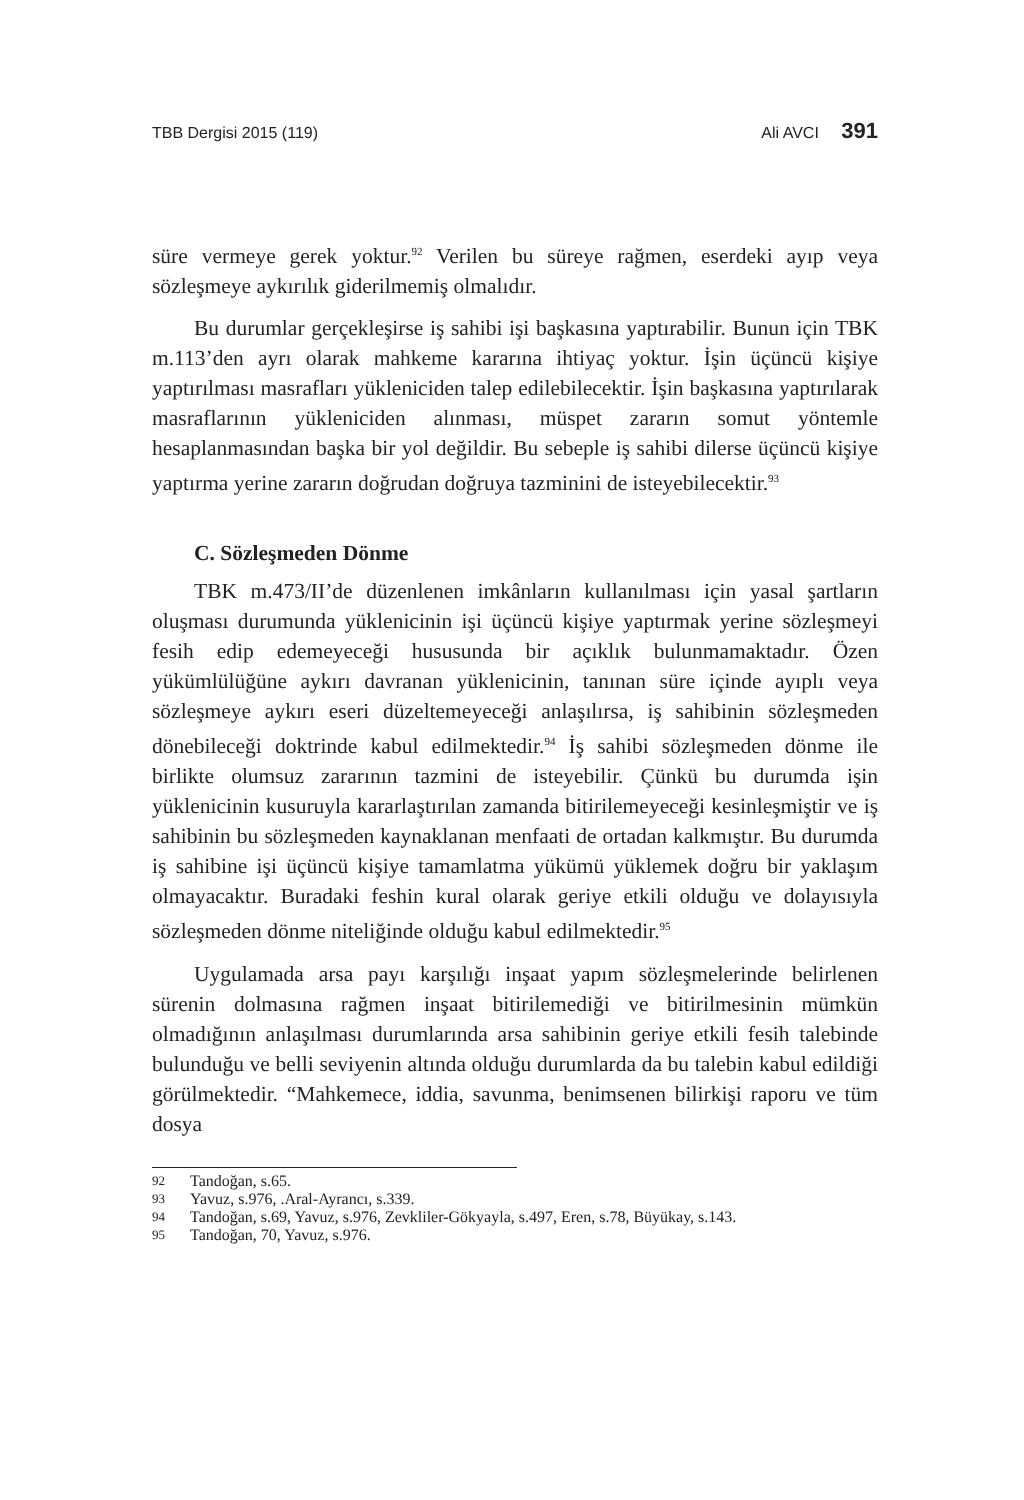TBB Dergisi 2015 (119) Ali AVCI 391
süre vermeye gerek yoktur.<sup>92</sup> Verilen bu süreye rağmen, eserdeki ayıp veya sözleşmeye aykırılık giderilmemiş olmalıdır.
Bu durumlar gerçekleşirse iş sahibi işi başkasına yaptırabilir. Bunun için TBK m.113’den ayrı olarak mahkeme kararına ihtiyaç yoktur. İşin üçüncü kişiye yaptırılması masrafları yükleniciden talep edilebilecektir. İşin başkasına yaptırılarak masraflarının yükleniciden alınması, müspet zararın somut yöntemle hesaplanmasından başka bir yol değildir. Bu sebeple iş sahibi dilerse üçüncü kişiye yaptırma yerine zararın doğrudan doğruya tazminini de isteyebilecektir.<sup>93</sup>
C. Sözleşmeden Dönme
TBK m.473/II’de düzenlenen imkânların kullanılması için yasal şartların oluşması durumunda yüklenicinin işi üçüncü kişiye yaptırmak yerine sözleşmeyi fesih edip edemeyeceği hususunda bir açıklık bulunmamaktadır. Özen yükümlülüğüne aykırı davranan yüklenicinin, tanınan süre içinde ayıplı veya sözleşmeye aykırı eseri düzeltemeyeceği anlaşılırsa, iş sahibinin sözleşmeden dönebileceği doktrinde kabul edilmektedir.<sup>94</sup> İş sahibi sözleşmeden dönme ile birlikte olumsuz zararının tazmini de isteyebilir. Çünkü bu durumda işin yüklenicinin kusuruyla kararlaştırılan zamanda bitirilemeyeceği kesinleşmiştir ve iş sahibinin bu sözleşmeden kaynaklanan menfaati de ortadan kalkmıştır. Bu durumda iş sahibine işi üçüncü kişiye tamamlatma yükümü yüklemek doğru bir yaklaşım olmayacaktır. Buradaki feshin kural olarak geriye etkili olduğu ve dolayısıyla sözleşmeden dönme niteliğinde olduğu kabul edilmektedir.<sup>95</sup>
Uygulamada arsa payı karşılığı inşaat yapım sözleşmelerinde belirlenen sürenin dolmasına rağmen inşaat bitirilemediği ve bitirilmesinin mümkün olmadığının anlaşılması durumlarında arsa sahibinin geriye etkili fesih talebinde bulunduğu ve belli seviyenin altında olduğu durumlarda da bu talebin kabul edildiği görülmektedir. “Mahkemece, iddia, savunma, benimsenen bilirkişi raporu ve tüm dosya
92 Tandoğan, s.65.
93 Yavuz, s.976, .Aral-Ayrancı, s.339.
94 Tandoğan, s.69, Yavuz, s.976, Zevkliler-Gökyayla, s.497, Eren, s.78, Büyükay, s.143.
95 Tandoğan, 70, Yavuz, s.976.